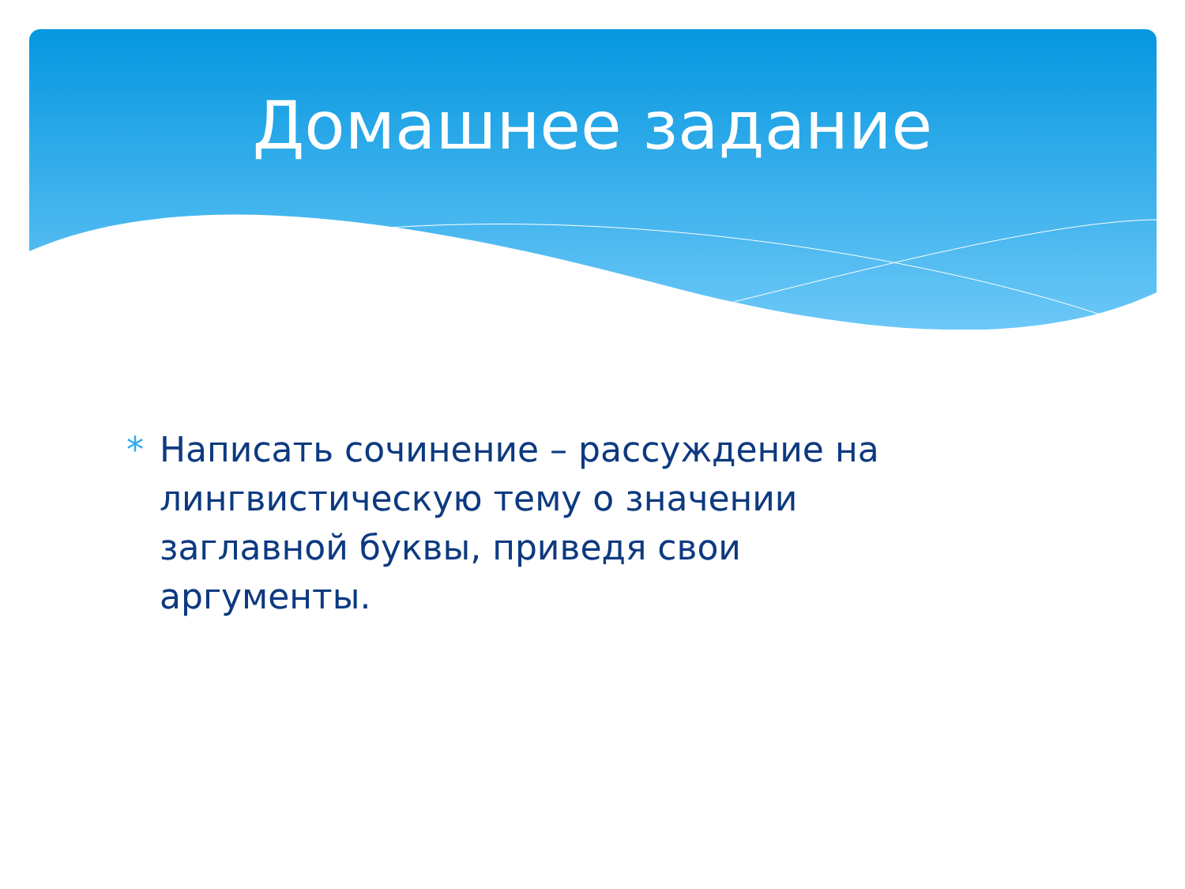Домашнее задание
* Написать сочинение – рассуждение на лингвистическую тему о значении заглавной буквы, приведя свои аргументы.